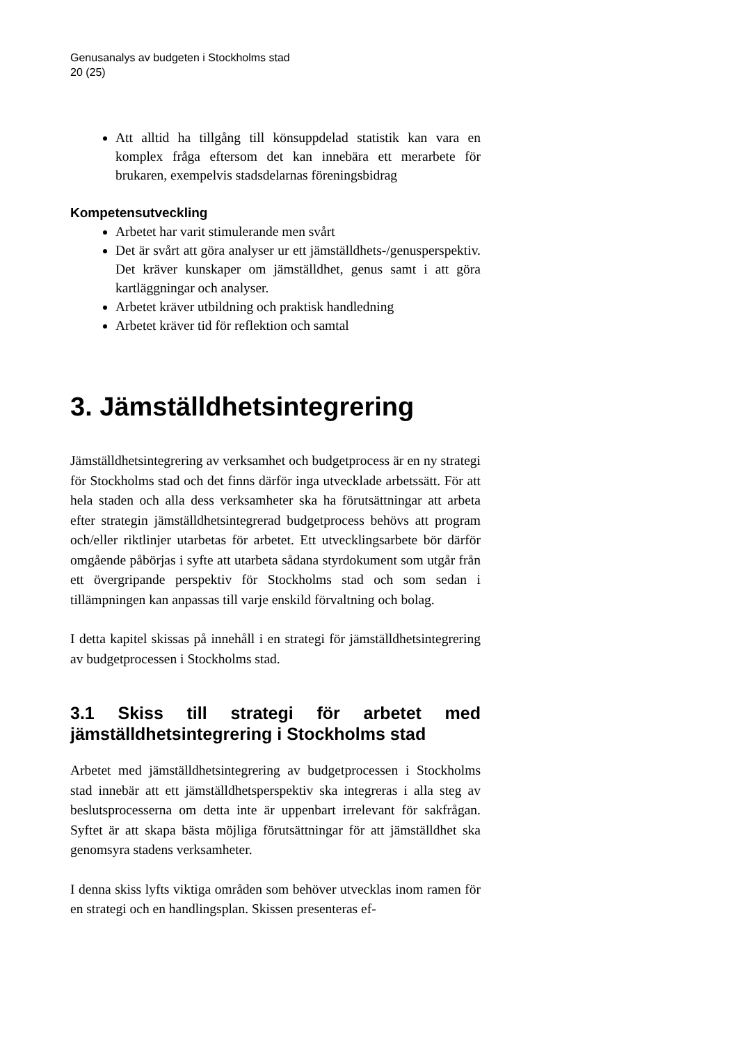Genusanalys av budgeten i Stockholms stad
20 (25)
Att alltid ha tillgång till könsuppdelad statistik kan vara en komplex fråga eftersom det kan innebära ett merarbete för brukaren, exempelvis stadsdelarnas föreningsbidrag
Kompetensutveckling
Arbetet har varit stimulerande men svårt
Det är svårt att göra analyser ur ett jämställdhets-/genusperspektiv. Det kräver kunskaper om jämställdhet, genus samt i att göra kartläggningar och analyser.
Arbetet kräver utbildning och praktisk handledning
Arbetet kräver tid för reflektion och samtal
3. Jämställdhetsintegrering
Jämställdhetsintegrering av verksamhet och budgetprocess är en ny strategi för Stockholms stad och det finns därför inga utvecklade arbetssätt. För att hela staden och alla dess verksamheter ska ha förutsättningar att arbeta efter strategin jämställdhetsintegrerad budgetprocess behövs att program och/eller riktlinjer utarbetas för arbetet. Ett utvecklingsarbete bör därför omgående påbörjas i syfte att utarbeta sådana styrdokument som utgår från ett övergripande perspektiv för Stockholms stad och som sedan i tillämpningen kan anpassas till varje enskild förvaltning och bolag.
I detta kapitel skissas på innehåll i en strategi för jämställdhetsintegrering av budgetprocessen i Stockholms stad.
3.1 Skiss till strategi för arbetet med jämställdhetsintegrering i Stockholms stad
Arbetet med jämställdhetsintegrering av budgetprocessen i Stockholms stad innebär att ett jämställdhetsperspektiv ska integreras i alla steg av beslutsprocesserna om detta inte är uppenbart irrelevant för sakfrågan. Syftet är att skapa bästa möjliga förutsättningar för att jämställdhet ska genomsyra stadens verksamheter.
I denna skiss lyfts viktiga områden som behöver utvecklas inom ramen för en strategi och en handlingsplan. Skissen presenteras ef-